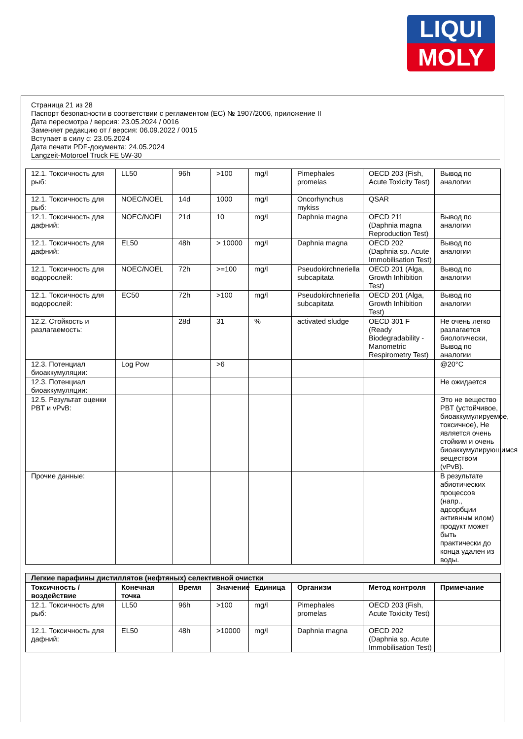LIQUI
MOLY
Страница 21 из 28
Паспорт безопасности в соответствии с регламентом (ЕС) № 1907/2006, приложение II
Дата пересмотра / версия: 23.05.2024 / 0016
Заменяет редакцию от / версия: 06.09.2022 / 0015
Вступает в силу с: 23.05.2024
Дата печати PDF-документа: 24.05.2024
Langzeit-Motoroel Truck FE 5W-30
| 12.1. Токсичность для рыб: | LL50 | 96h | >100 | mg/l | Pimephales promelas | OECD 203 (Fish, Acute Toxicity Test) | Вывод по аналогии |
| 12.1. Токсичность для рыб: | NOEC/NOEL | 14d | 1000 | mg/l | Oncorhynchus mykiss | QSAR | |
| 12.1. Токсичность для дафний: | NOEC/NOEL | 21d | 10 | mg/l | Daphnia magna | OECD 211 (Daphnia magna Reproduction Test) | Вывод по аналогии |
| 12.1. Токсичность для дафний: | EL50 | 48h | > 10000 | mg/l | Daphnia magna | OECD 202 (Daphnia sp. Acute Immobilisation Test) | Вывод по аналогии |
| 12.1. Токсичность для водорослей: | NOEC/NOEL | 72h | >=100 | mg/l | Pseudokirchneriella subcapitata | OECD 201 (Alga, Growth Inhibition Test) | Вывод по аналогии |
| 12.1. Токсичность для водорослей: | EC50 | 72h | >100 | mg/l | Pseudokirchneriella subcapitata | OECD 201 (Alga, Growth Inhibition Test) | Вывод по аналогии |
| 12.2. Стойкость и разлагаемость: | | 28d | 31 | % | activated sludge | OECD 301 F (Ready Biodegradability - Manometric Respirometry Test) | Не очень легко разлагается биологически, Вывод по аналогии |
| 12.3. Потенциал биоаккумуляции: | Log Pow | | >6 | | | | @20°C |
| 12.3. Потенциал биоаккумуляции: | | | | | | | Не ожидается |
| 12.5. Результат оценки PBT и vPvB: | | | | | | | Это не вещество PBT (устойчивое, биоаккумулируемое, токсичное), Не является очень стойким и очень биоаккумулирующимся веществом (vPvB). |
| Прочие данные: | | | | | | | В результате абиотических процессов (напр., адсорбции активным илом) продукт может быть практически до конца удален из воды. |
| Легкие парафины дистиллятов (нефтяных) селективной очистки | | | | | | | |
| Токсичность / воздействие | Конечная точка | Время | Значение | Единица | Организм | Метод контроля | Примечание |
| 12.1. Токсичность для рыб: | LL50 | 96h | >100 | mg/l | Pimephales promelas | OECD 203 (Fish, Acute Toxicity Test) | |
| 12.1. Токсичность для дафний: | EL50 | 48h | >10000 | mg/l | Daphnia magna | OECD 202 (Daphnia sp. Acute Immobilisation Test) | |